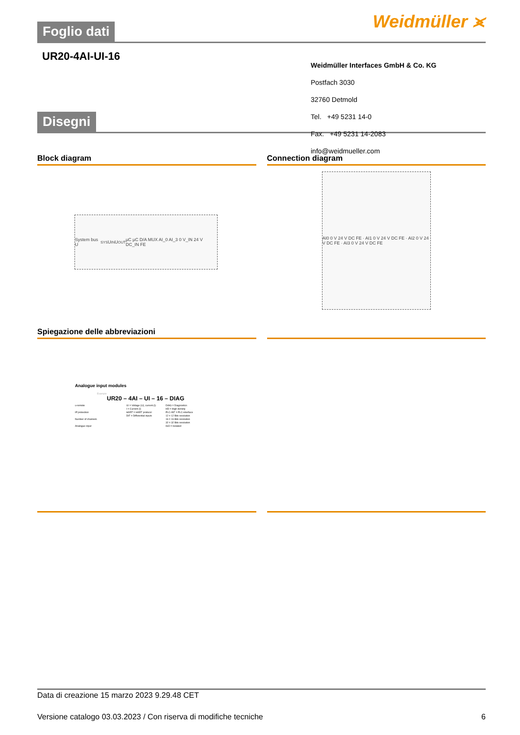Weidmüller ⪤
Foglio dati
UR20-4AI-UI-16
Disegni
Block diagram
System bus U<sub>SYS</sub> U<sub>IN</sub> U<sub>OUT</sub> µC µC D/A MUX AI_0 AI_3 0 V_IN 24 V DC_IN FE
Connection diagram
AI0 0 V 24 V DC FE · AI1 0 V 24 V DC FE · AI2 0 V 24 V DC FE · AI3 0 V 24 V DC FE
Spiegazione delle abbreviazioni
Analogue input modules
Example
UR20 – 4AI – UI – 16 – DIAG
u-remote
IP protection
Number of channels
Analogue input
UI = Voltage (U), current (I)
I = Current (I)
HART = HART protocol
DIF = Differential inputs
DIAG = Diagnostics
HD = High density
PLC-INT = PLC-interface
12 = 12 Bits resolution
16 = 16 Bits resolution
32 = 32 Bits resolution
ISO = Isolated
Weidmüller Interfaces GmbH & Co. KG
Postfach 3030
32760 Detmold
Tel. +49 5231 14-0
Fax. +49 5231 14-2083
info@weidmueller.com
Data di creazione 15 marzo 2023 9.29.48 CET
Versione catalogo 03.03.2023 / Con riserva di modifiche tecniche 6